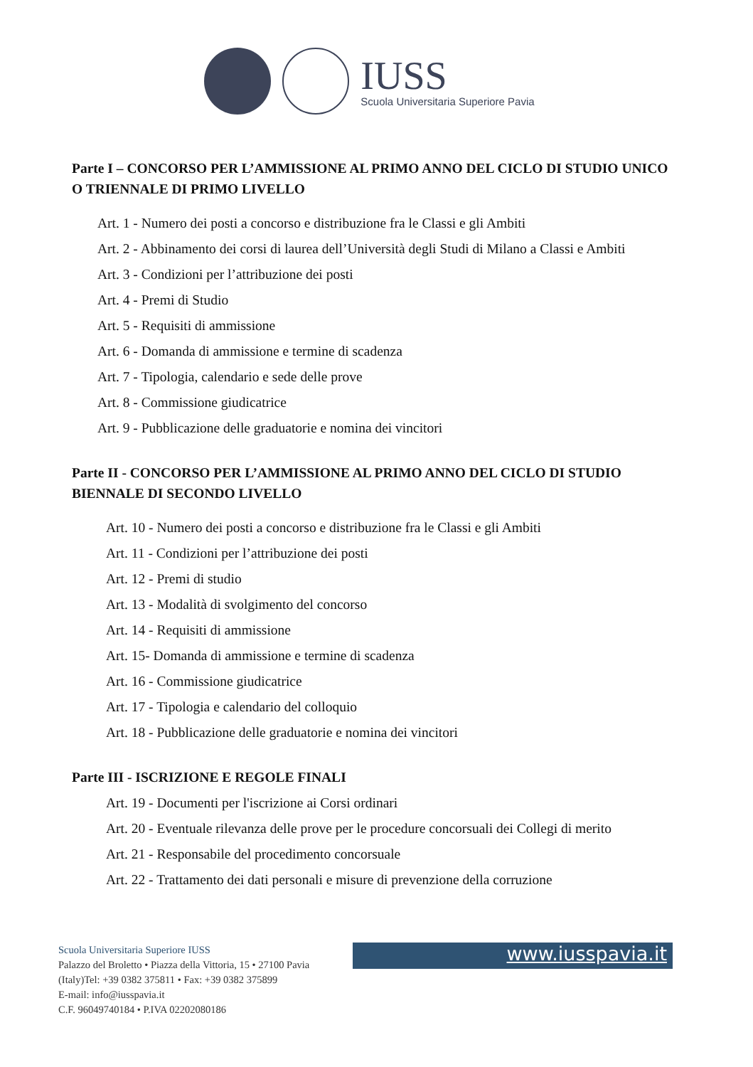IUSS
Scuola Universitaria Superiore Pavia
Parte I – CONCORSO PER L’AMMISSIONE AL PRIMO ANNO DEL CICLO DI STUDIO UNICO O TRIENNALE DI PRIMO LIVELLO
Art. 1 - Numero dei posti a concorso e distribuzione fra le Classi e gli Ambiti
Art. 2 - Abbinamento dei corsi di laurea dell’Università degli Studi di Milano a Classi e Ambiti
Art. 3 - Condizioni per l’attribuzione dei posti
Art. 4 - Premi di Studio
Art. 5 - Requisiti di ammissione
Art. 6 - Domanda di ammissione e termine di scadenza
Art. 7 - Tipologia, calendario e sede delle prove
Art. 8 - Commissione giudicatrice
Art. 9 - Pubblicazione delle graduatorie e nomina dei vincitori
Parte II - CONCORSO PER L’AMMISSIONE AL PRIMO ANNO DEL CICLO DI STUDIO BIENNALE DI SECONDO LIVELLO
Art. 10 - Numero dei posti a concorso e distribuzione fra le Classi e gli Ambiti
Art. 11 - Condizioni per l’attribuzione dei posti
Art. 12 - Premi di studio
Art. 13 - Modalità di svolgimento del concorso
Art. 14 - Requisiti di ammissione
Art. 15- Domanda di ammissione e termine di scadenza
Art. 16 - Commissione giudicatrice
Art. 17 - Tipologia e calendario del colloquio
Art. 18 - Pubblicazione delle graduatorie e nomina dei vincitori
Parte III - ISCRIZIONE E REGOLE FINALI
Art. 19 - Documenti per l'iscrizione ai Corsi ordinari
Art. 20 - Eventuale rilevanza delle prove per le procedure concorsuali dei Collegi di merito
Art. 21 - Responsabile del procedimento concorsuale
Art. 22 - Trattamento dei dati personali e misure di prevenzione della corruzione
Scuola Universitaria Superiore IUSS
Palazzo del Broletto • Piazza della Vittoria, 15 • 27100 Pavia
(Italy)Tel: +39 0382 375811 • Fax: +39 0382 375899
E-mail: info@iusspavia.it
C.F. 96049740184 • P.IVA 02202080186
www.iusspavia.it